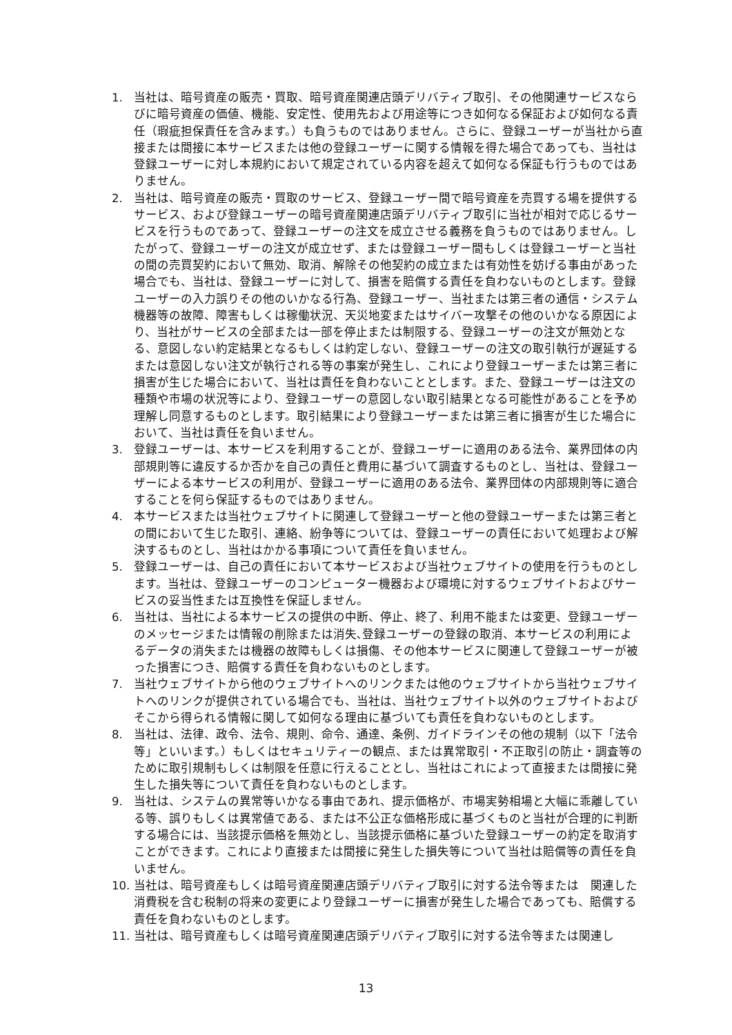1. 当社は、暗号資産の販売・買取、暗号資産関連店頭デリバティブ取引、その他関連サービスならびに暗号資産の価値、機能、安定性、使用先および用途等につき如何なる保証および如何なる責任（瑕疵担保責任を含みます。）も負うものではありません。さらに、登録ユーザーが当社から直接または間接に本サービスまたは他の登録ユーザーに関する情報を得た場合であっても、当社は登録ユーザーに対し本規約において規定されている内容を超えて如何なる保証も行うものではありません。
2. 当社は、暗号資産の販売・買取のサービス、登録ユーザー間で暗号資産を売買する場を提供するサービス、および登録ユーザーの暗号資産関連店頭デリバティブ取引に当社が相対で応じるサービスを行うものであって、登録ユーザーの注文を成立させる義務を負うものではありません。したがって、登録ユーザーの注文が成立せず、または登録ユーザー間もしくは登録ユーザーと当社の間の売買契約において無効、取消、解除その他契約の成立または有効性を妨げる事由があった場合でも、当社は、登録ユーザーに対して、損害を賠償する責任を負わないものとします。登録ユーザーの入力誤りその他のいかなる行為、登録ユーザー、当社または第三者の通信・システム機器等の故障、障害もしくは稼働状況、天災地変またはサイバー攻撃その他のいかなる原因により、当社がサービスの全部または一部を停止または制限する、登録ユーザーの注文が無効となる、意図しない約定結果となるもしくは約定しない、登録ユーザーの注文の取引執行が遅延するまたは意図しない注文が執行される等の事案が発生し、これにより登録ユーザーまたは第三者に損害が生じた場合において、当社は責任を負わないこととします。また、登録ユーザーは注文の種類や市場の状況等により、登録ユーザーの意図しない取引結果となる可能性があることを予め理解し同意するものとします。取引結果により登録ユーザーまたは第三者に損害が生じた場合において、当社は責任を負いません。
3. 登録ユーザーは、本サービスを利用することが、登録ユーザーに適用のある法令、業界団体の内部規則等に違反するか否かを自己の責任と費用に基づいて調査するものとし、当社は、登録ユーザーによる本サービスの利用が、登録ユーザーに適用のある法令、業界団体の内部規則等に適合することを何ら保証するものではありません。
4. 本サービスまたは当社ウェブサイトに関連して登録ユーザーと他の登録ユーザーまたは第三者との間において生じた取引、連絡、紛争等については、登録ユーザーの責任において処理および解決するものとし、当社はかかる事項について責任を負いません。
5. 登録ユーザーは、自己の責任において本サービスおよび当社ウェブサイトの使用を行うものとします。当社は、登録ユーザーのコンピューター機器および環境に対するウェブサイトおよびサービスの妥当性または互換性を保証しません。
6. 当社は、当社による本サービスの提供の中断、停止、終了、利用不能または変更、登録ユーザーのメッセージまたは情報の削除または消失､登録ユーザーの登録の取消、本サービスの利用によるデータの消失または機器の故障もしくは損傷、その他本サービスに関連して登録ユーザーが被った損害につき、賠償する責任を負わないものとします。
7. 当社ウェブサイトから他のウェブサイトへのリンクまたは他のウェブサイトから当社ウェブサイトへのリンクが提供されている場合でも、当社は、当社ウェブサイト以外のウェブサイトおよびそこから得られる情報に関して如何なる理由に基づいても責任を負わないものとします。
8. 当社は、法律、政令、法令、規則、命令、通達、条例、ガイドラインその他の規制（以下「法令等」といいます。）もしくはセキュリティーの観点、または異常取引・不正取引の防止・調査等のために取引規制もしくは制限を任意に行えることとし、当社はこれによって直接または間接に発生した損失等について責任を負わないものとします。
9. 当社は、システムの異常等いかなる事由であれ、提示価格が、市場実勢相場と大幅に乖離している等、誤りもしくは異常値である、または不公正な価格形成に基づくものと当社が合理的に判断する場合には、当該提示価格を無効とし、当該提示価格に基づいた登録ユーザーの約定を取消すことができます。これにより直接または間接に発生した損失等について当社は賠償等の責任を負いません。
10. 当社は、暗号資産もしくは暗号資産関連店頭デリバティブ取引に対する法令等または　関連した消費税を含む税制の将来の変更により登録ユーザーに損害が発生した場合であっても、賠償する責任を負わないものとします。
11. 当社は、暗号資産もしくは暗号資産関連店頭デリバティブ取引に対する法令等または関連し
13